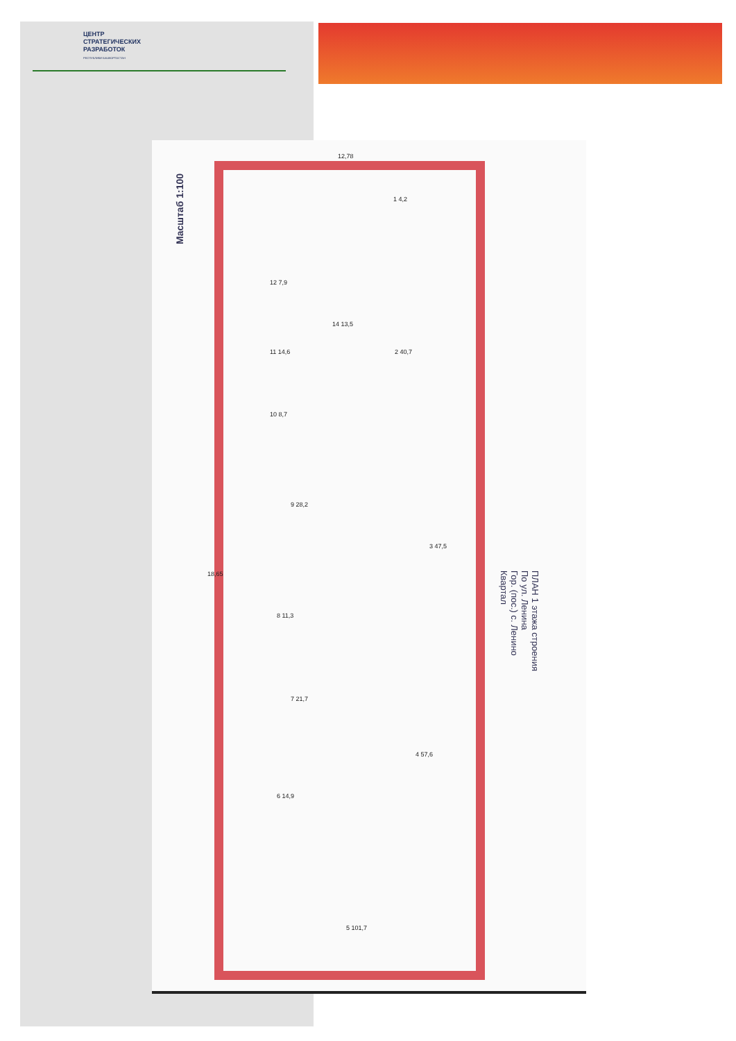ЦЕНТР
СТРАТЕГИЧЕСКИХ
РАЗРАБОТОК
РЕСПУБЛИКИ БАШКОРТОСТАН
Масштаб 1:100
12,78
12 7,9
11 14,6
10 8,7
14 13,5
2 40,7
1 4,2
9 28,2
3 47,5
8 11,3
7 21,7
4 57,6
6 14,9
5 101,7
18,65
ПЛАН 1 этажа строения
По ул. Ленина
Гор. (пос.) с. Ленино
Квартал